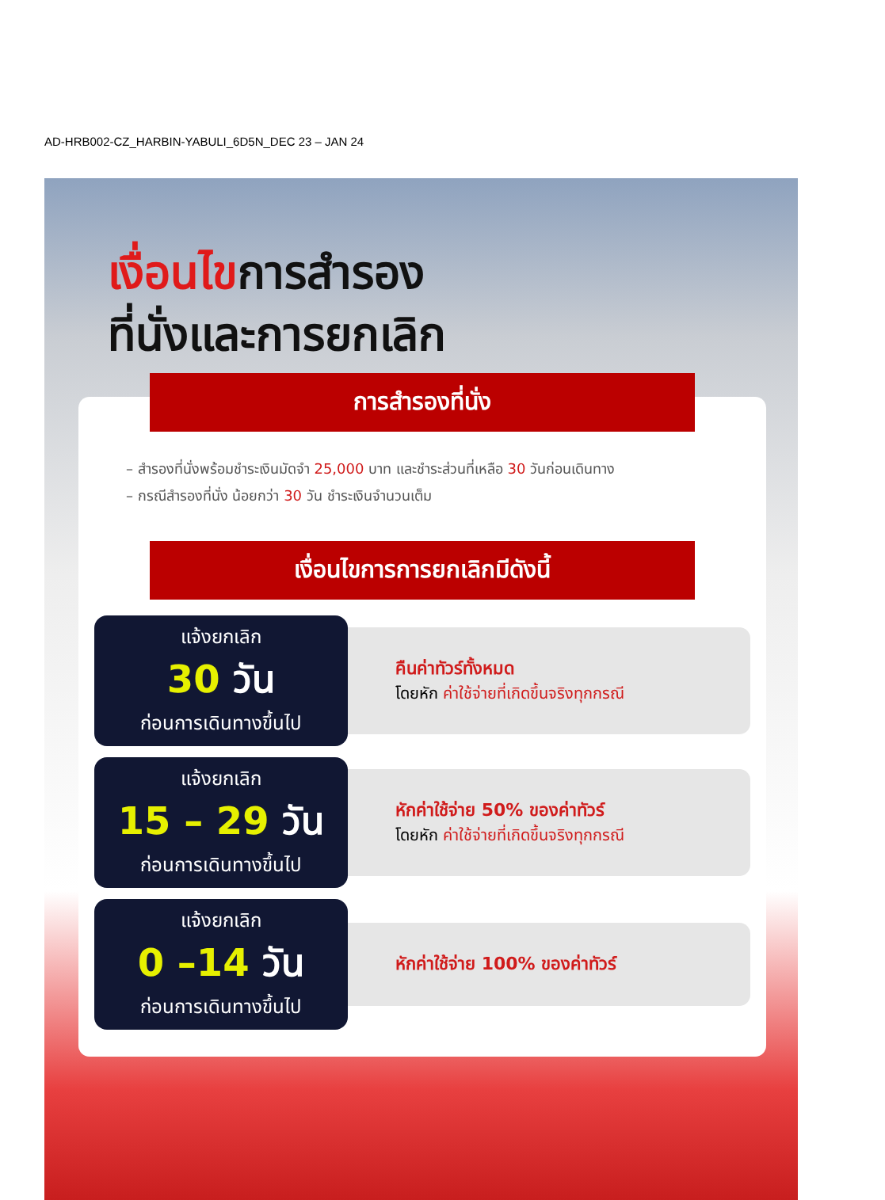AD-HRB002-CZ_HARBIN-YABULI_6D5N_DEC 23 – JAN 24
เงื่อนไขการสำรอง
ที่นั่งและการยกเลิก
การสำรองที่นั่ง
– สำรองที่นั่งพร้อมชำระเงินมัดจำ 25,000 บาท และชำระส่วนที่เหลือ 30 วันก่อนเดินทาง
– กรณีสำรองที่นั่ง น้อยกว่า 30 วัน ชำระเงินจำนวนเต็ม
เงื่อนไขการการยกเลิกมีดังนี้
แจ้งยกเลิก
30 วัน
ก่อนการเดินทางขึ้นไป
คืนค่าทัวร์ทั้งหมด
โดยหัก ค่าใช้จ่ายที่เกิดขึ้นจริงทุกกรณี
แจ้งยกเลิก
15 – 29 วัน
ก่อนการเดินทางขึ้นไป
หักค่าใช้จ่าย 50% ของค่าทัวร์
โดยหัก ค่าใช้จ่ายที่เกิดขึ้นจริงทุกกรณี
แจ้งยกเลิก
0 –14 วัน
ก่อนการเดินทางขึ้นไป
หักค่าใช้จ่าย 100% ของค่าทัวร์